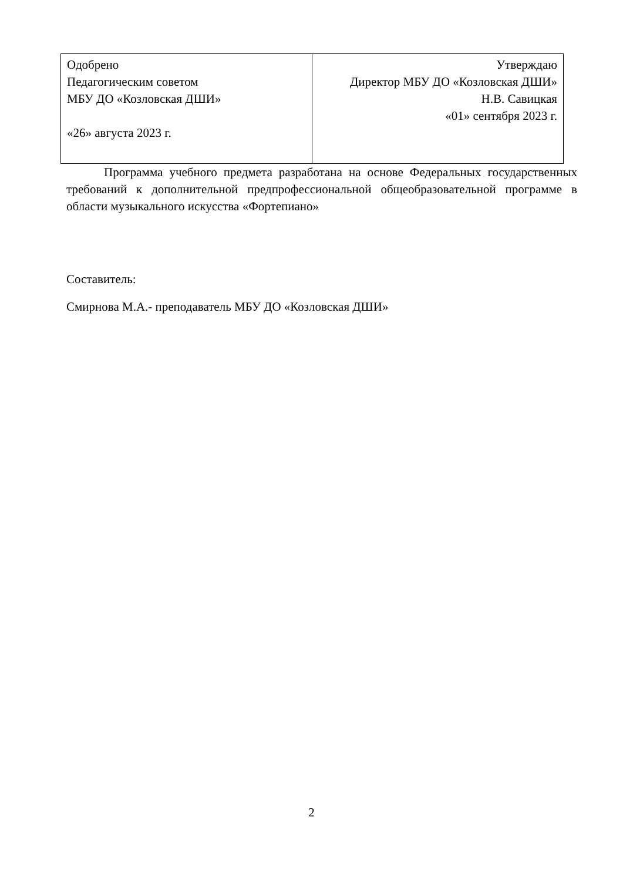| Одобрено Педагогическим советом МБУ ДО «Козловская ДШИ» «26» августа 2023 г. | Утверждаю Директор МБУ ДО «Козловская ДШИ» Н.В. Савицкая «01» сентября 2023 г. |
Программа учебного предмета разработана на основе Федеральных государственных требований к дополнительной предпрофессиональной общеобразовательной программе в области музыкального искусства «Фортепиано»
Составитель:
Смирнова М.А.- преподаватель МБУ ДО «Козловская ДШИ»
2